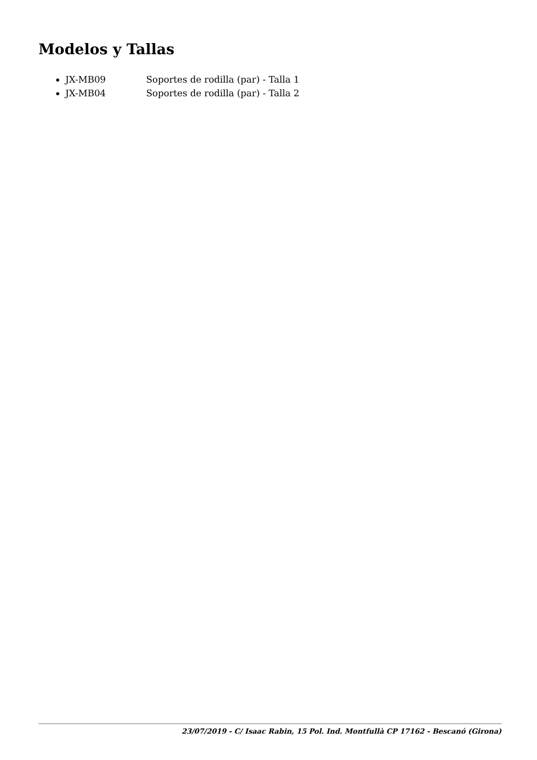Modelos y Tallas
JX-MB09 Soportes de rodilla (par) - Talla 1
JX-MB04 Soportes de rodilla (par) - Talla 2
23/07/2019 - C/ Isaac Rabin, 15 Pol. Ind. Montfullà CP 17162 - Bescanó (Girona)